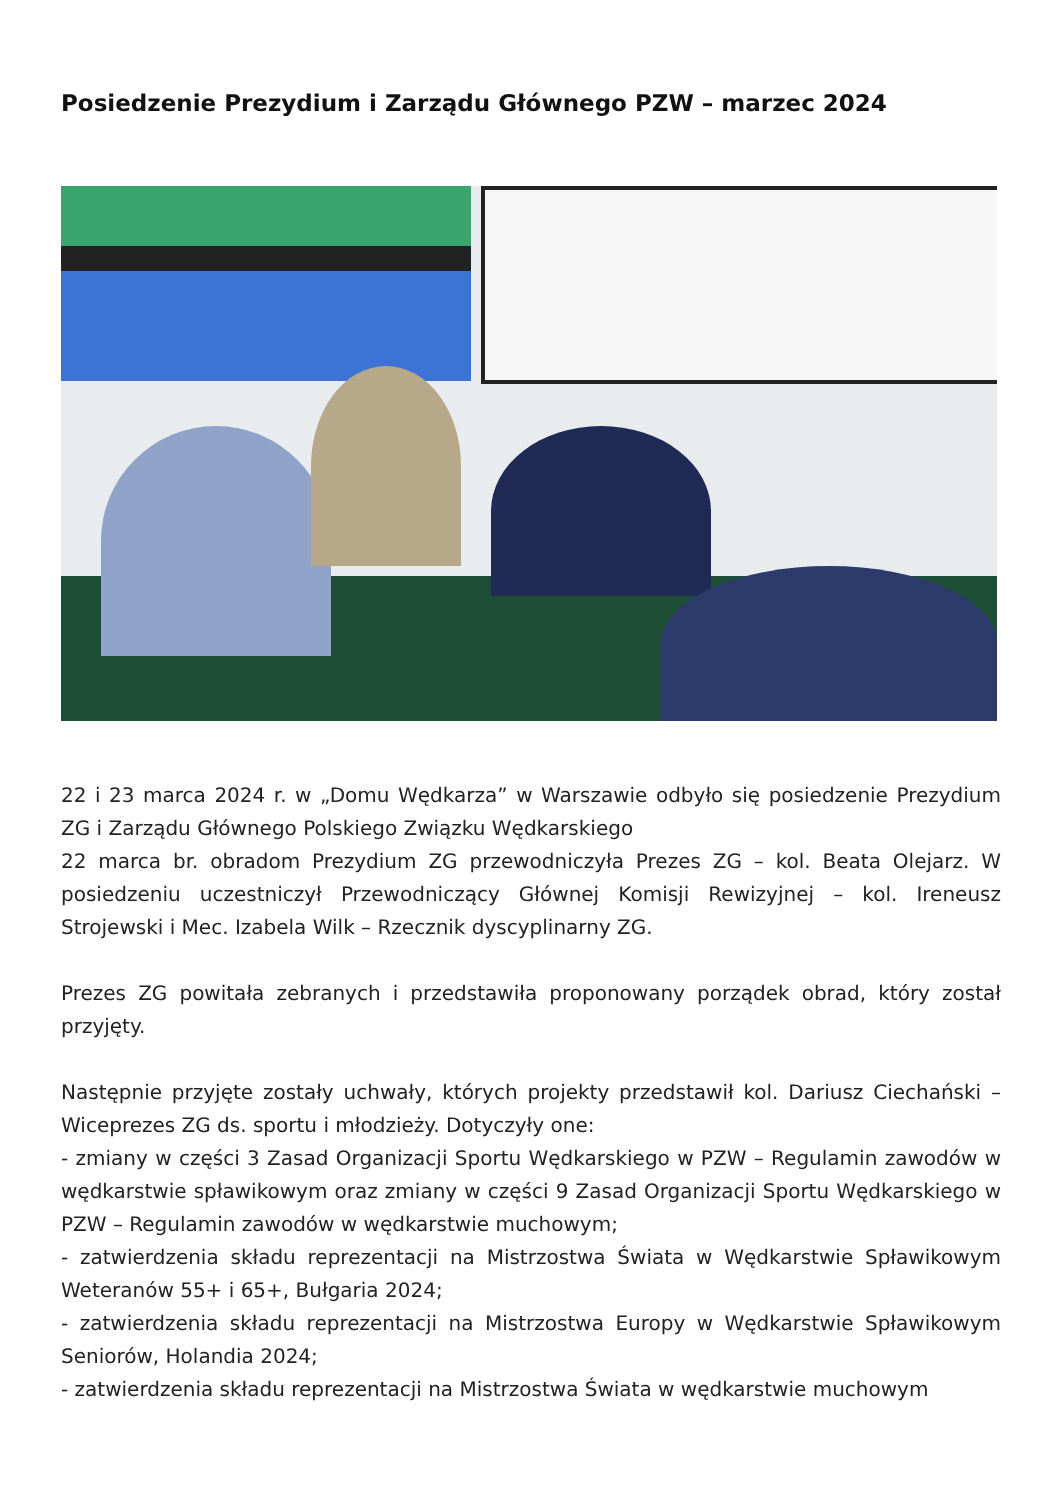Posiedzenie Prezydium i Zarządu Głównego PZW – marzec 2024
22 i 23 marca 2024 r. w „Domu Wędkarza” w Warszawie odbyło się posiedzenie Prezydium ZG i Zarządu Głównego Polskiego Związku Wędkarskiego
22 marca br. obradom Prezydium ZG przewodniczyła Prezes ZG – kol. Beata Olejarz. W posiedzeniu uczestniczył Przewodniczący Głównej Komisji Rewizyjnej – kol. Ireneusz Strojewski i Mec. Izabela Wilk – Rzecznik dyscyplinarny ZG.
Prezes ZG powitała zebranych i przedstawiła proponowany porządek obrad, który został przyjęty.
Następnie przyjęte zostały uchwały, których projekty przedstawił kol. Dariusz Ciechański – Wiceprezes ZG ds. sportu i młodzieży. Dotyczyły one:
- zmiany w części 3 Zasad Organizacji Sportu Wędkarskiego w PZW – Regulamin zawodów w wędkarstwie spławikowym oraz zmiany w części 9 Zasad Organizacji Sportu Wędkarskiego w PZW – Regulamin zawodów w wędkarstwie muchowym;
- zatwierdzenia składu reprezentacji na Mistrzostwa Świata w Wędkarstwie Spławikowym Weteranów 55+ i 65+, Bułgaria 2024;
- zatwierdzenia składu reprezentacji na Mistrzostwa Europy w Wędkarstwie Spławikowym Seniorów, Holandia 2024;
- zatwierdzenia składu reprezentacji na Mistrzostwa Świata w wędkarstwie muchowym